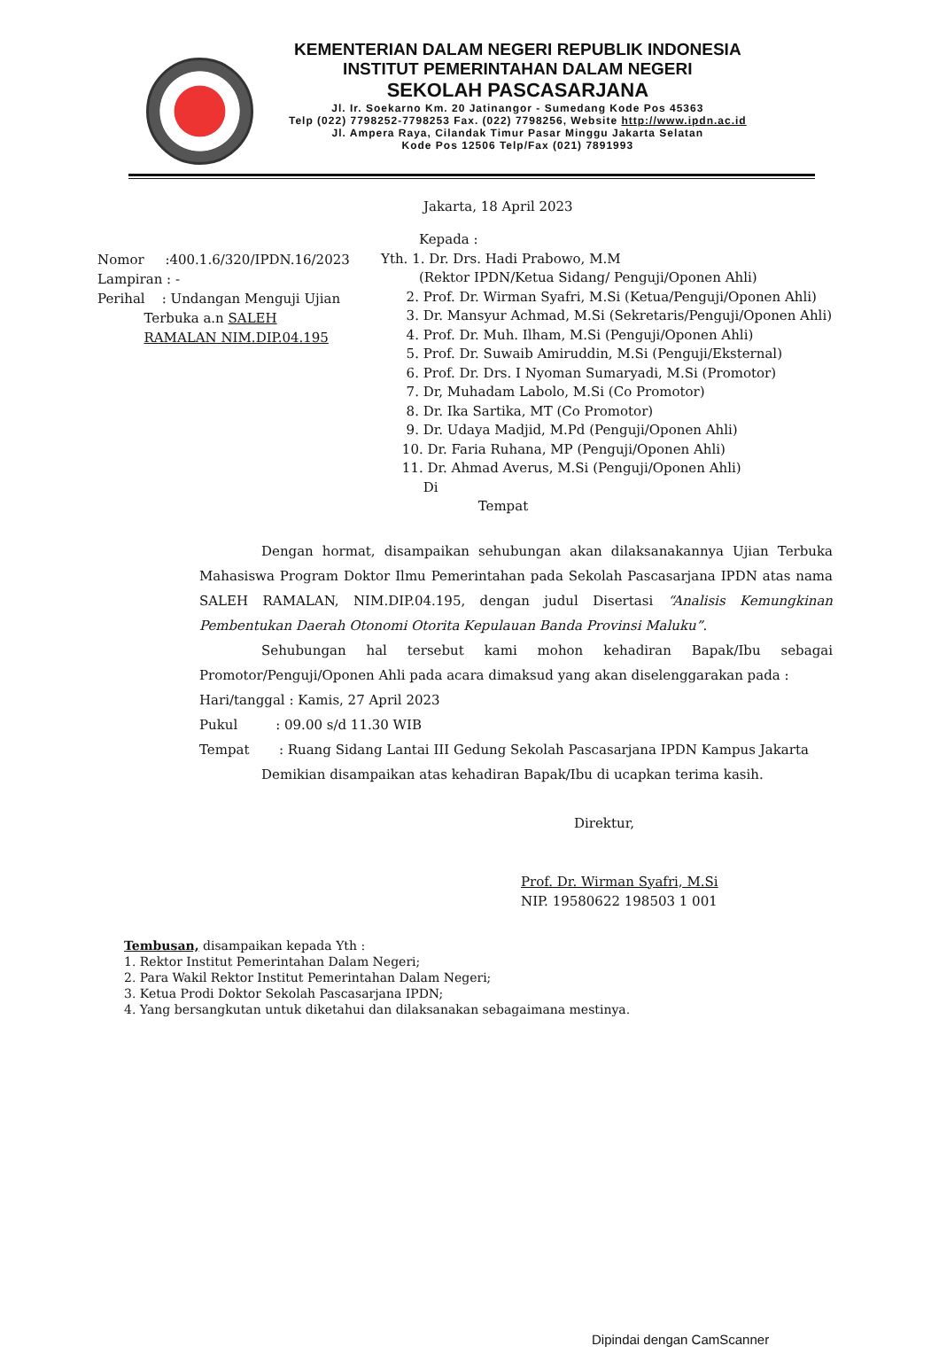KEMENTERIAN DALAM NEGERI REPUBLIK INDONESIA
INSTITUT PEMERINTAHAN DALAM NEGERI
SEKOLAH PASCASARJANA
Jl. Ir. Soekarno Km. 20 Jatinangor - Sumedang Kode Pos 45363
Telp (022) 7798252-7798253 Fax. (022) 7798256, Website http://www.ipdn.ac.id
Jl. Ampera Raya, Cilandak Timur Pasar Minggu Jakarta Selatan
Kode Pos 12506 Telp/Fax (021) 7891993
Jakarta, 18 April 2023
Nomor :400.1.6/320/IPDN.16/2023
Lampiran : -
Perihal : Undangan Menguji Ujian
Terbuka a.n SALEH
RAMALAN NIM.DIP.04.195
Kepada :
Yth. 1. Dr. Drs. Hadi Prabowo, M.M
(Rektor IPDN/Ketua Sidang/ Penguji/Oponen Ahli)
2. Prof. Dr. Wirman Syafri, M.Si (Ketua/Penguji/Oponen Ahli)
3. Dr. Mansyur Achmad, M.Si (Sekretaris/Penguji/Oponen Ahli)
4. Prof. Dr. Muh. Ilham, M.Si (Penguji/Oponen Ahli)
5. Prof. Dr. Suwaib Amiruddin, M.Si (Penguji/Eksternal)
6. Prof. Dr. Drs. I Nyoman Sumaryadi, M.Si (Promotor)
7. Dr, Muhadam Labolo, M.Si (Co Promotor)
8. Dr. Ika Sartika, MT (Co Promotor)
9. Dr. Udaya Madjid, M.Pd (Penguji/Oponen Ahli)
10. Dr. Faria Ruhana, MP (Penguji/Oponen Ahli)
11. Dr. Ahmad Averus, M.Si (Penguji/Oponen Ahli)
Di
Tempat
Dengan hormat, disampaikan sehubungan akan dilaksanakannya Ujian Terbuka Mahasiswa Program Doktor Ilmu Pemerintahan pada Sekolah Pascasarjana IPDN atas nama SALEH RAMALAN, NIM.DIP.04.195, dengan judul Disertasi “Analisis Kemungkinan Pembentukan Daerah Otonomi Otorita Kepulauan Banda Provinsi Maluku”.
Sehubungan hal tersebut kami mohon kehadiran Bapak/Ibu sebagai Promotor/Penguji/Oponen Ahli pada acara dimaksud yang akan diselenggarakan pada :
Hari/tanggal : Kamis, 27 April 2023
Pukul : 09.00 s/d 11.30 WIB
Tempat : Ruang Sidang Lantai III Gedung Sekolah Pascasarjana IPDN Kampus Jakarta
Demikian disampaikan atas kehadiran Bapak/Ibu di ucapkan terima kasih.
Direktur,
Prof. Dr. Wirman Syafri, M.Si
NIP. 19580622 198503 1 001
Tembusan, disampaikan kepada Yth :
1. Rektor Institut Pemerintahan Dalam Negeri;
2. Para Wakil Rektor Institut Pemerintahan Dalam Negeri;
3. Ketua Prodi Doktor Sekolah Pascasarjana IPDN;
4. Yang bersangkutan untuk diketahui dan dilaksanakan sebagaimana mestinya.
Dipindai dengan CamScanner